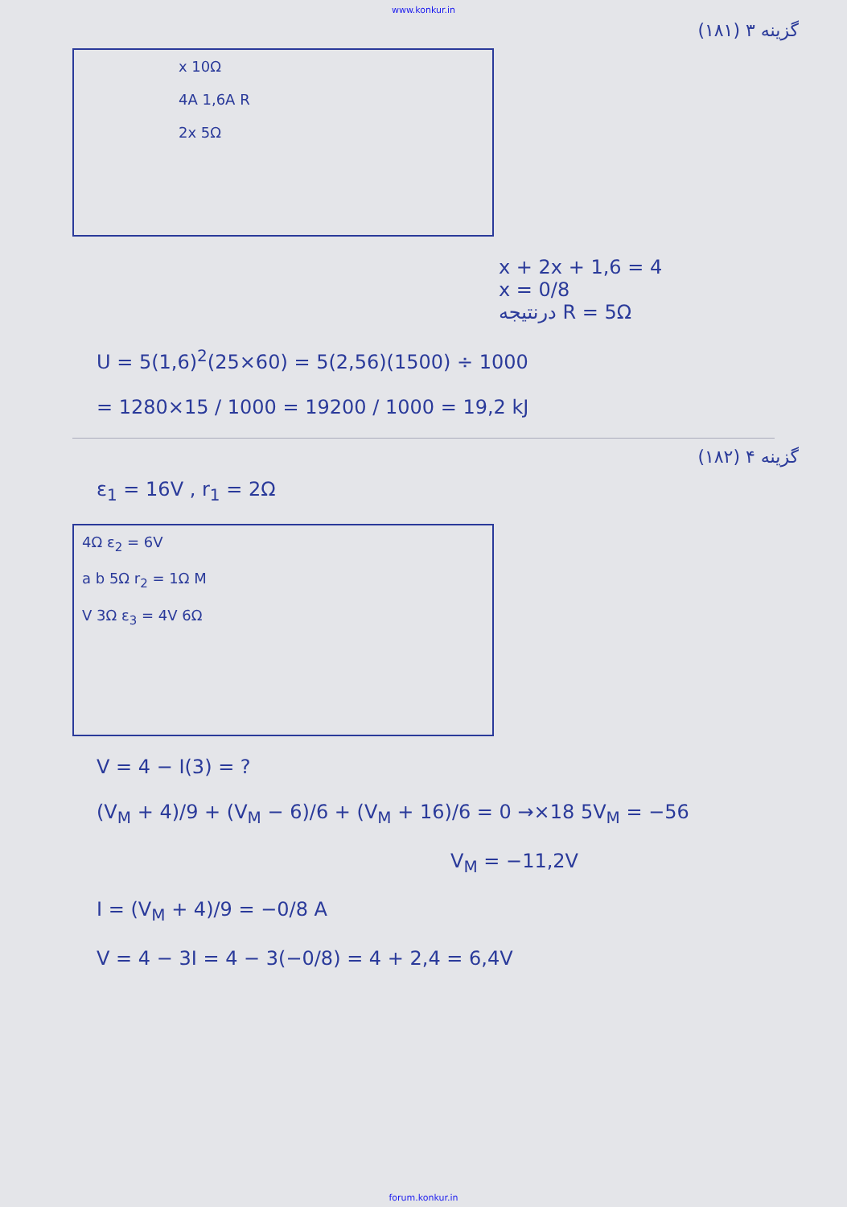www.konkur.in
(۱۸۱) گزینه ۳
x 10Ω
4A 1,6A R
2x 5Ω
x + 2x + 1,6 = 4
x = 0/8
درنتیجه R = 5Ω
U = 5(1,6)<sup>2</sup>(25×60) = 5(2,56)(1500) ÷ 1000
= 1280×15 / 1000 = 19200 / 1000 = 19,2 kJ
(۱۸۲) گزینه ۴
ε<sub>1</sub> = 16V , r<sub>1</sub> = 2Ω
4Ω ε<sub>2</sub> = 6V
a b 5Ω r<sub>2</sub> = 1Ω M
V 3Ω ε<sub>3</sub> = 4V 6Ω
V = 4 − I(3) = ?
(V<sub>M</sub> + 4)/9 + (V<sub>M</sub> − 6)/6 + (V<sub>M</sub> + 16)/6 = 0 →×18 5V<sub>M</sub> = −56
V<sub>M</sub> = −11,2V
I = (V<sub>M</sub> + 4)/9 = −0/8 A
V = 4 − 3I = 4 − 3(−0/8) = 4 + 2,4 = 6,4V
forum.konkur.in